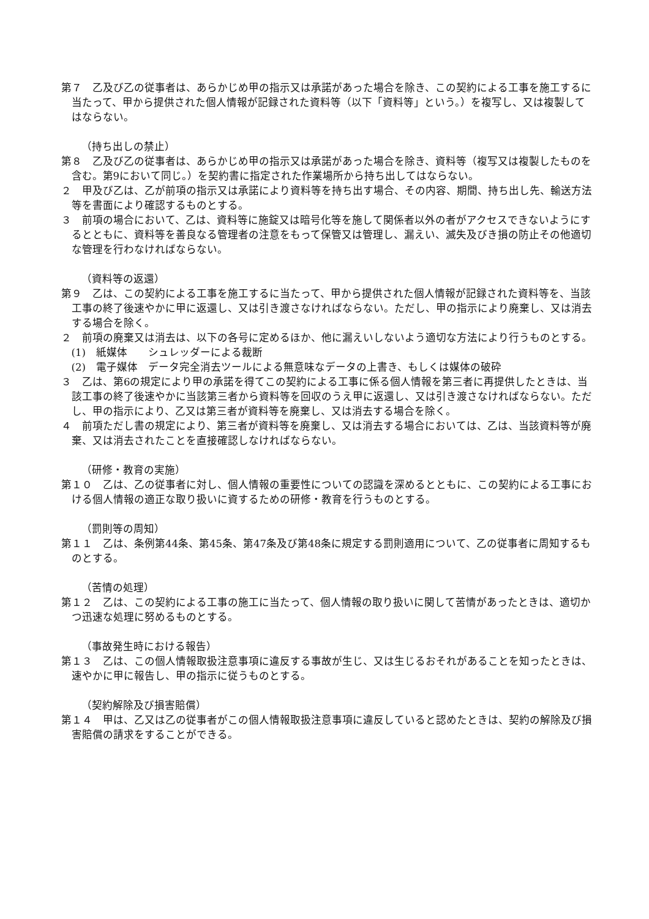第７　乙及び乙の従事者は、あらかじめ甲の指示又は承諾があった場合を除き、この契約による工事を施工するに当たって、甲から提供された個人情報が記録された資料等（以下「資料等」という。）を複写し、又は複製してはならない。
（持ち出しの禁止）
第８　乙及び乙の従事者は、あらかじめ甲の指示又は承諾があった場合を除き、資料等（複写又は複製したものを含む。第9において同じ。）を契約書に指定された作業場所から持ち出してはならない。
２　甲及び乙は、乙が前項の指示又は承諾により資料等を持ち出す場合、その内容、期間、持ち出し先、輸送方法等を書面により確認するものとする。
３　前項の場合において、乙は、資料等に施錠又は暗号化等を施して関係者以外の者がアクセスできないようにするとともに、資料等を善良なる管理者の注意をもって保管又は管理し、漏えい、滅失及びき損の防止その他適切な管理を行わなければならない。
（資料等の返還）
第９　乙は、この契約による工事を施工するに当たって、甲から提供された個人情報が記録された資料等を、当該工事の終了後速やかに甲に返還し、又は引き渡さなければならない。ただし、甲の指示により廃棄し、又は消去する場合を除く。
２　前項の廃棄又は消去は、以下の各号に定めるほか、他に漏えいしないよう適切な方法により行うものとする。
(1)　紙媒体　　シュレッダーによる裁断
(2)　電子媒体　データ完全消去ツールによる無意味なデータの上書き、もしくは媒体の破砕
３　乙は、第6の規定により甲の承諾を得てこの契約による工事に係る個人情報を第三者に再提供したときは、当該工事の終了後速やかに当該第三者から資料等を回収のうえ甲に返還し、又は引き渡さなければならない。ただし、甲の指示により、乙又は第三者が資料等を廃棄し、又は消去する場合を除く。
４　前項ただし書の規定により、第三者が資料等を廃棄し、又は消去する場合においては、乙は、当該資料等が廃棄、又は消去されたことを直接確認しなければならない。
（研修・教育の実施）
第１０　乙は、乙の従事者に対し、個人情報の重要性についての認識を深めるとともに、この契約による工事における個人情報の適正な取り扱いに資するための研修・教育を行うものとする。
（罰則等の周知）
第１１　乙は、条例第44条、第45条、第47条及び第48条に規定する罰則適用について、乙の従事者に周知するものとする。
（苦情の処理）
第１２　乙は、この契約による工事の施工に当たって、個人情報の取り扱いに関して苦情があったときは、適切かつ迅速な処理に努めるものとする。
（事故発生時における報告）
第１３　乙は、この個人情報取扱注意事項に違反する事故が生じ、又は生じるおそれがあることを知ったときは、速やかに甲に報告し、甲の指示に従うものとする。
（契約解除及び損害賠償）
第１４　甲は、乙又は乙の従事者がこの個人情報取扱注意事項に違反していると認めたときは、契約の解除及び損害賠償の請求をすることができる。